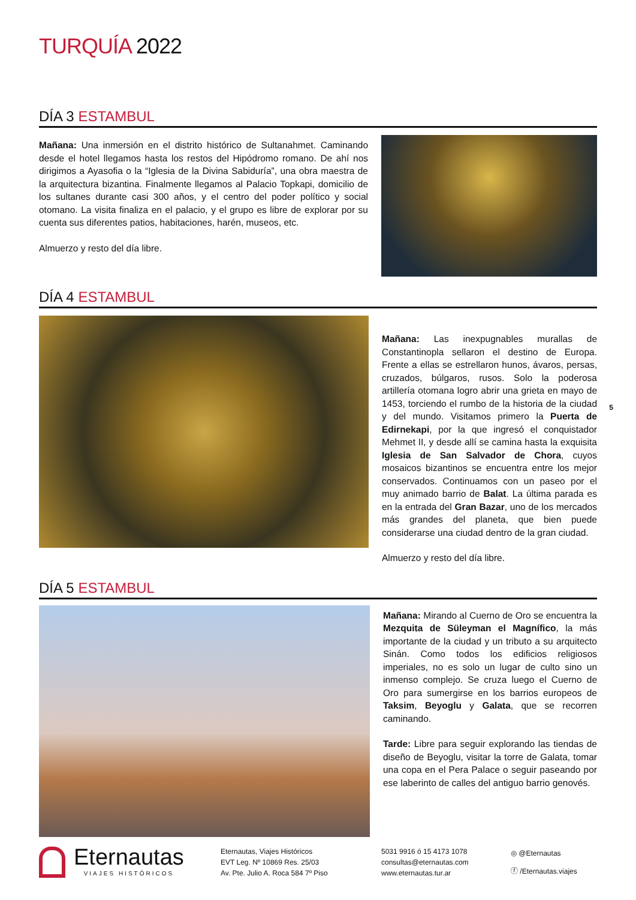TURQUÍA 2022
DÍA 3 ESTAMBUL
Mañana: Una inmersión en el distrito histórico de Sultanahmet. Caminando desde el hotel llegamos hasta los restos del Hipódromo romano. De ahí nos dirigimos a Ayasofia o la “Iglesia de la Divina Sabiduría”, una obra maestra de la arquitectura bizantina. Finalmente llegamos al Palacio Topkapi, domicilio de los sultanes durante casi 300 años, y el centro del poder político y social otomano. La visita finaliza en el palacio, y el grupo es libre de explorar por su cuenta sus diferentes patios, habitaciones, harén, museos, etc.
Almuerzo y resto del día libre.
DÍA 4 ESTAMBUL
Mañana: Las inexpugnables murallas de Constantinopla sellaron el destino de Europa. Frente a ellas se estrellaron hunos, ávaros, persas, cruzados, búlgaros, rusos. Solo la poderosa artillería otomana logro abrir una grieta en mayo de 1453, torciendo el rumbo de la historia de la ciudad y del mundo. Visitamos primero la Puerta de Edirnekapi, por la que ingresó el conquistador Mehmet II, y desde allí se camina hasta la exquisita Iglesia de San Salvador de Chora, cuyos mosaicos bizantinos se encuentra entre los mejor conservados. Continuamos con un paseo por el muy animado barrio de Balat. La última parada es en la entrada del Gran Bazar, uno de los mercados más grandes del planeta, que bien puede considerarse una ciudad dentro de la gran ciudad.
Almuerzo y resto del día libre.
DÍA 5 ESTAMBUL
Mañana: Mirando al Cuerno de Oro se encuentra la Mezquita de Süleyman el Magnífico, la más importante de la ciudad y un tributo a su arquitecto Sinán. Como todos los edificios religiosos imperiales, no es solo un lugar de culto sino un inmenso complejo. Se cruza luego el Cuerno de Oro para sumergirse en los barrios europeos de Taksim, Beyoglu y Galata, que se recorren caminando.
Tarde: Libre para seguir explorando las tiendas de diseño de Beyoglu, visitar la torre de Galata, tomar una copa en el Pera Palace o seguir paseando por ese laberinto de calles del antiguo barrio genovés.
Eternautas
VIAJES HISTÓRICOS
Eternautas, Viajes Históricos
EVT Leg. Nº 10869 Res. 25/03
Av. Pte. Julio A. Roca 584 7º Piso
5031 9916 ó 15 4173 1078
consultas@eternautas.com
www.eternautas.tur.ar
◎ @Eternautas
ⓕ /Eternautas.viajes
5